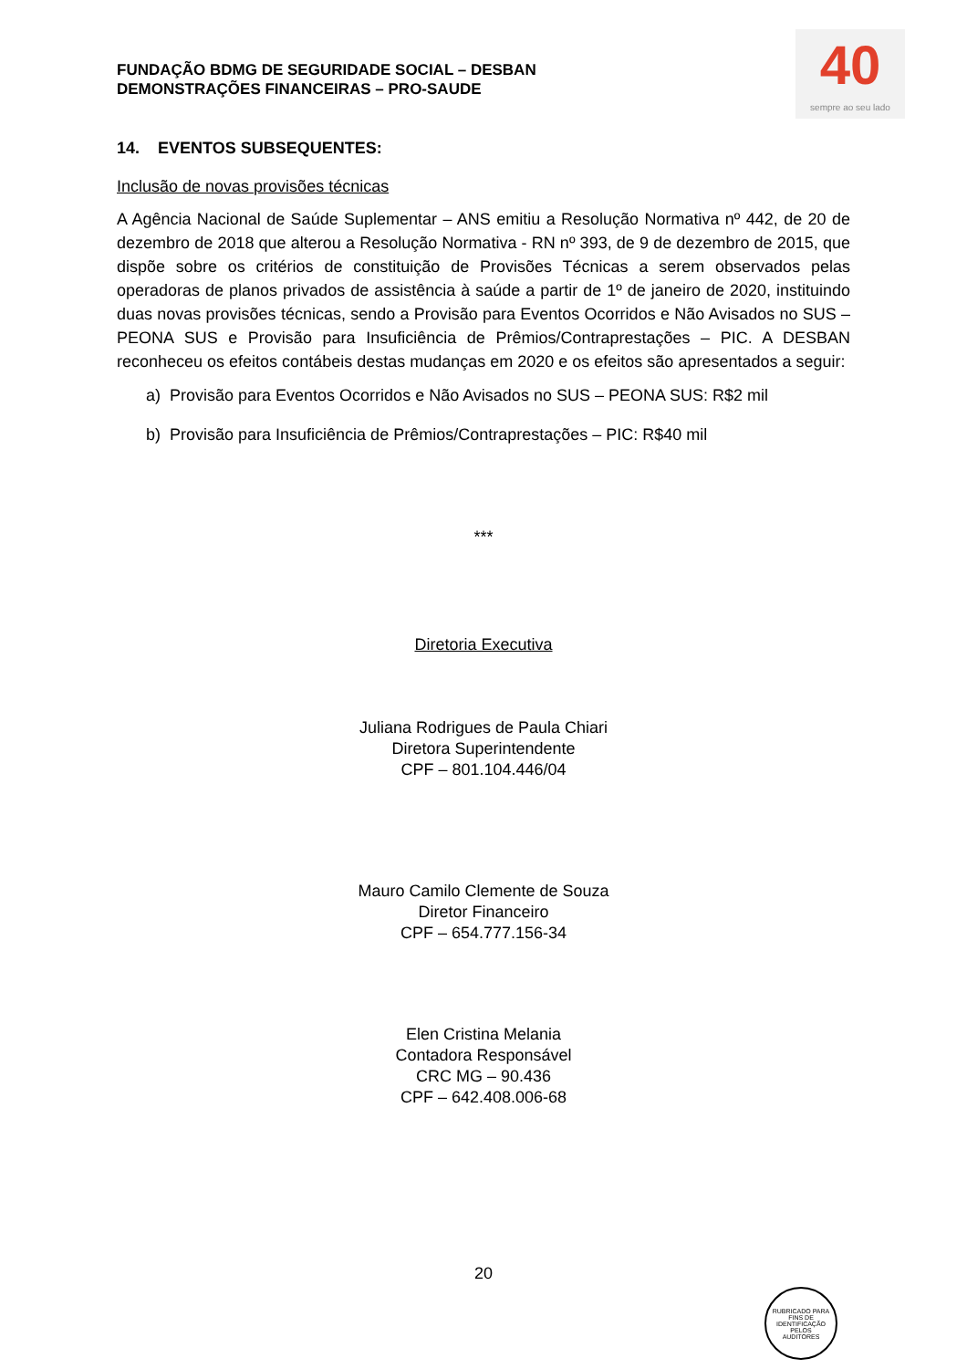FUNDAÇÃO BDMG DE SEGURIDADE SOCIAL – DESBAN
DEMONSTRAÇÕES FINANCEIRAS – PRO-SAUDE
40
sempre ao seu lado
14. EVENTOS SUBSEQUENTES:
Inclusão de novas provisões técnicas
A Agência Nacional de Saúde Suplementar – ANS emitiu a Resolução Normativa nº 442, de 20 de dezembro de 2018 que alterou a Resolução Normativa - RN nº 393, de 9 de dezembro de 2015, que dispõe sobre os critérios de constituição de Provisões Técnicas a serem observados pelas operadoras de planos privados de assistência à saúde a partir de 1º de janeiro de 2020, instituindo duas novas provisões técnicas, sendo a Provisão para Eventos Ocorridos e Não Avisados no SUS – PEONA SUS e Provisão para Insuficiência de Prêmios/Contraprestações – PIC. A DESBAN reconheceu os efeitos contábeis destas mudanças em 2020 e os efeitos são apresentados a seguir:
a) Provisão para Eventos Ocorridos e Não Avisados no SUS – PEONA SUS: R$2 mil
b) Provisão para Insuficiência de Prêmios/Contraprestações – PIC: R$40 mil
***
Diretoria Executiva
Juliana Rodrigues de Paula Chiari
Diretora Superintendente
CPF – 801.104.446/04
Mauro Camilo Clemente de Souza
Diretor Financeiro
CPF – 654.777.156-34
Elen Cristina Melania
Contadora Responsável
CRC MG – 90.436
CPF – 642.408.006-68
20
RUBRICADO PARA FINS DE IDENTIFICAÇÃO
PELOS
AUDITORES